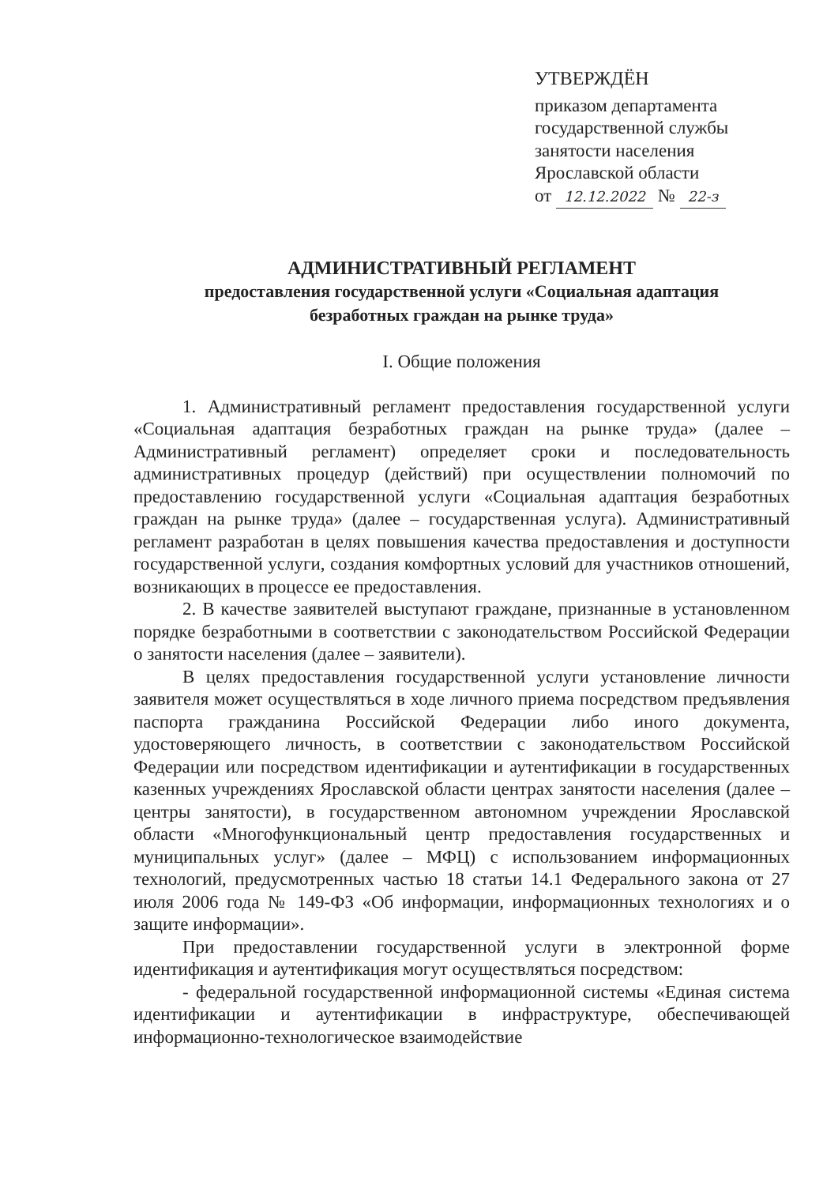УТВЕРЖДЁН
приказом департамента
государственной службы
занятости населения
Ярославской области
от 12.12.2022 № 22-з
АДМИНИСТРАТИВНЫЙ РЕГЛАМЕНТ
предоставления государственной услуги «Социальная адаптация
безработных граждан на рынке труда»
I. Общие положения
1. Административный регламент предоставления государственной услуги «Социальная адаптация безработных граждан на рынке труда» (далее – Административный регламент) определяет сроки и последовательность административных процедур (действий) при осуществлении полномочий по предоставлению государственной услуги «Социальная адаптация безработных граждан на рынке труда» (далее – государственная услуга). Административный регламент разработан в целях повышения качества предоставления и доступности государственной услуги, создания комфортных условий для участников отношений, возникающих в процессе ее предоставления.
2. В качестве заявителей выступают граждане, признанные в установленном порядке безработными в соответствии с законодательством Российской Федерации о занятости населения (далее – заявители).
В целях предоставления государственной услуги установление личности заявителя может осуществляться в ходе личного приема посредством предъявления паспорта гражданина Российской Федерации либо иного документа, удостоверяющего личность, в соответствии с законодательством Российской Федерации или посредством идентификации и аутентификации в государственных казенных учреждениях Ярославской области центрах занятости населения (далее – центры занятости), в государственном автономном учреждении Ярославской области «Многофункциональный центр предоставления государственных и муниципальных услуг» (далее – МФЦ) с использованием информационных технологий, предусмотренных частью 18 статьи 14.1 Федерального закона от 27 июля 2006 года № 149-ФЗ «Об информации, информационных технологиях и о защите информации».
При предоставлении государственной услуги в электронной форме идентификация и аутентификация могут осуществляться посредством:
- федеральной государственной информационной системы «Единая система идентификации и аутентификации в инфраструктуре, обеспечивающей информационно-технологическое взаимодействие